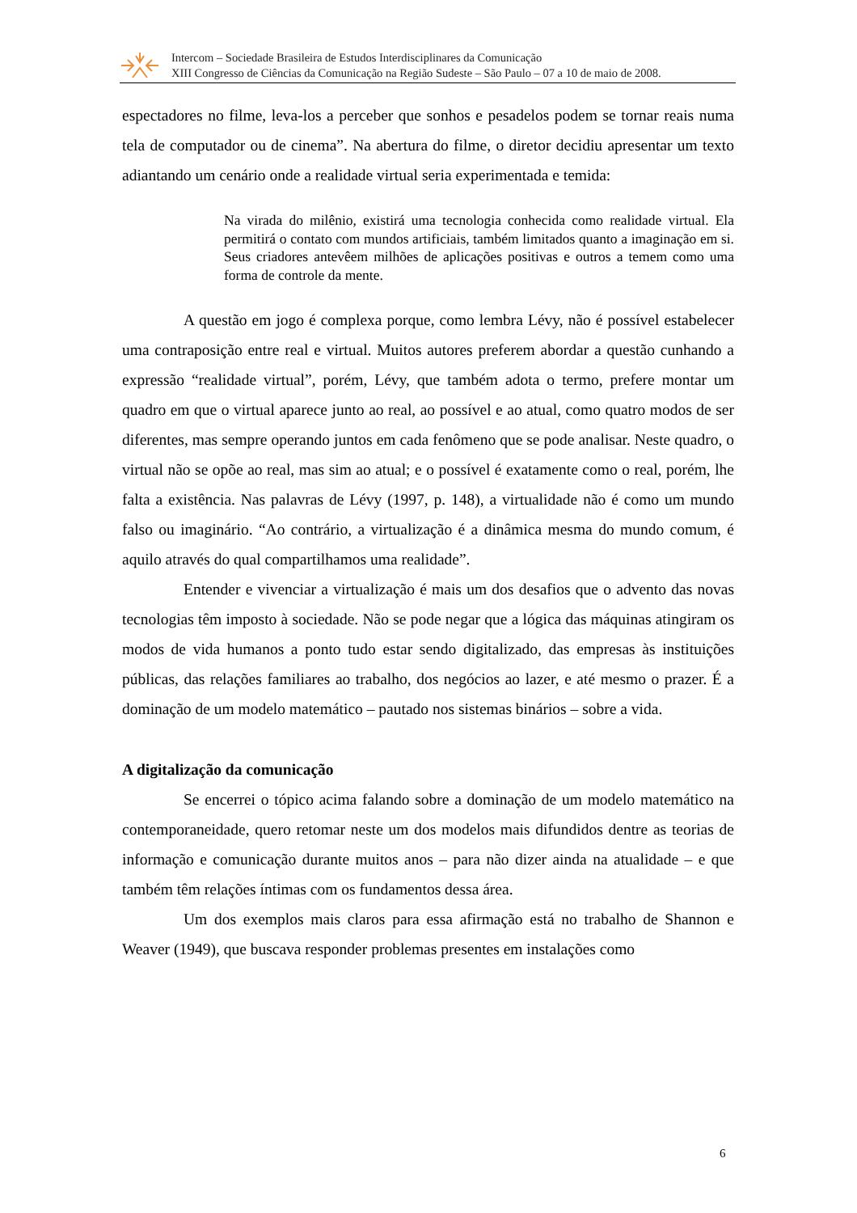Intercom – Sociedade Brasileira de Estudos Interdisciplinares da Comunicação
XIII Congresso de Ciências da Comunicação na Região Sudeste – São Paulo – 07 a 10 de maio de 2008.
espectadores no filme, leva-los a perceber que sonhos e pesadelos podem se tornar reais numa tela de computador ou de cinema”. Na abertura do filme, o diretor decidiu apresentar um texto adiantando um cenário onde a realidade virtual seria experimentada e temida:
Na virada do milênio, existirá uma tecnologia conhecida como realidade virtual. Ela permitirá o contato com mundos artificiais, também limitados quanto a imaginação em si. Seus criadores antevêem milhões de aplicações positivas e outros a temem como uma forma de controle da mente.
A questão em jogo é complexa porque, como lembra Lévy, não é possível estabelecer uma contraposição entre real e virtual. Muitos autores preferem abordar a questão cunhando a expressão “realidade virtual”, porém, Lévy, que também adota o termo, prefere montar um quadro em que o virtual aparece junto ao real, ao possível e ao atual, como quatro modos de ser diferentes, mas sempre operando juntos em cada fenômeno que se pode analisar. Neste quadro, o virtual não se opõe ao real, mas sim ao atual; e o possível é exatamente como o real, porém, lhe falta a existência. Nas palavras de Lévy (1997, p. 148), a virtualidade não é como um mundo falso ou imaginário. “Ao contrário, a virtualização é a dinâmica mesma do mundo comum, é aquilo através do qual compartilhamos uma realidade”.
Entender e vivenciar a virtualização é mais um dos desafios que o advento das novas tecnologias têm imposto à sociedade. Não se pode negar que a lógica das máquinas atingiram os modos de vida humanos a ponto tudo estar sendo digitalizado, das empresas às instituições públicas, das relações familiares ao trabalho, dos negócios ao lazer, e até mesmo o prazer. É a dominação de um modelo matemático – pautado nos sistemas binários – sobre a vida.
A digitalização da comunicação
Se encerrei o tópico acima falando sobre a dominação de um modelo matemático na contemporaneidade, quero retomar neste um dos modelos mais difundidos dentre as teorias de informação e comunicação durante muitos anos – para não dizer ainda na atualidade – e que também têm relações íntimas com os fundamentos dessa área.
Um dos exemplos mais claros para essa afirmação está no trabalho de Shannon e Weaver (1949), que buscava responder problemas presentes em instalações como
6